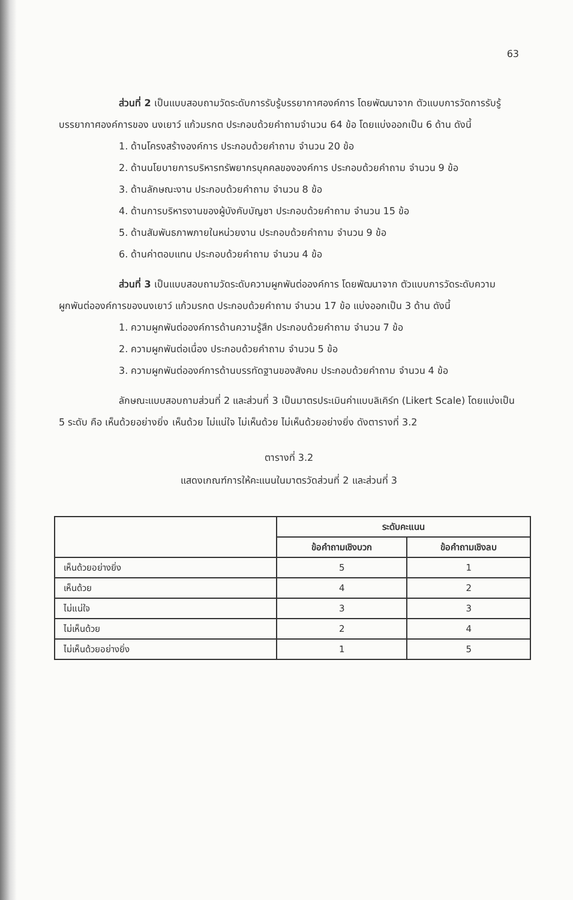63
ส่วนที่ 2 เป็นแบบสอบถามวัดระดับการรับรู้บรรยากาศองค์การ โดยพัฒนาจาก ตัวแบบการวัดการรับรู้บรรยากาศองค์การของ นงเยาว์ แก้วมรกต ประกอบด้วยคำถามจำนวน 64 ข้อ โดยแบ่งออกเป็น 6 ด้าน ดังนี้
1. ด้านโครงสร้างองค์การ ประกอบด้วยคำถาม จำนวน 20 ข้อ
2. ด้านนโยบายการบริหารทรัพยากรบุคคลขององค์การ ประกอบด้วยคำถาม จำนวน 9 ข้อ
3. ด้านลักษณะงาน ประกอบด้วยคำถาม จำนวน 8 ข้อ
4. ด้านการบริหารงานของผู้บังคับบัญชา ประกอบด้วยคำถาม จำนวน 15 ข้อ
5. ด้านสัมพันธภาพภายในหน่วยงาน ประกอบด้วยคำถาม จำนวน 9 ข้อ
6. ด้านค่าตอบแทน ประกอบด้วยคำถาม จำนวน 4 ข้อ
ส่วนที่ 3 เป็นแบบสอบถามวัดระดับความผูกพันต่อองค์การ โดยพัฒนาจาก ตัวแบบการวัดระดับความผูกพันต่อองค์การของนงเยาว์ แก้วมรกต ประกอบด้วยคำถาม จำนวน 17 ข้อ แบ่งออกเป็น 3 ด้าน ดังนี้
1. ความผูกพันต่อองค์การด้านความรู้สึก ประกอบด้วยคำถาม จำนวน 7 ข้อ
2. ความผูกพันต่อเนื่อง ประกอบด้วยคำถาม จำนวน 5 ข้อ
3. ความผูกพันต่อองค์การด้านบรรทัดฐานของสังคม ประกอบด้วยคำถาม จำนวน 4 ข้อ
ลักษณะแบบสอบถามส่วนที่ 2 และส่วนที่ 3 เป็นมาตรประเมินค่าแบบลิเคิร์ท (Likert Scale) โดยแบ่งเป็น 5 ระดับ คือ เห็นด้วยอย่างยิ่ง เห็นด้วย ไม่แน่ใจ ไม่เห็นด้วย ไม่เห็นด้วยอย่างยิ่ง ดังตารางที่ 3.2
ตารางที่ 3.2
แสดงเกณฑ์การให้คะแนนในมาตรวัดส่วนที่ 2 และส่วนที่ 3
| | ระดับคะแนน | |
| --- | --- | --- |
| | ข้อคำถามเชิงบวก | ข้อคำถามเชิงลบ |
| เห็นด้วยอย่างยิ่ง | 5 | 1 |
| เห็นด้วย | 4 | 2 |
| ไม่แน่ใจ | 3 | 3 |
| ไม่เห็นด้วย | 2 | 4 |
| ไม่เห็นด้วยอย่างยิ่ง | 1 | 5 |